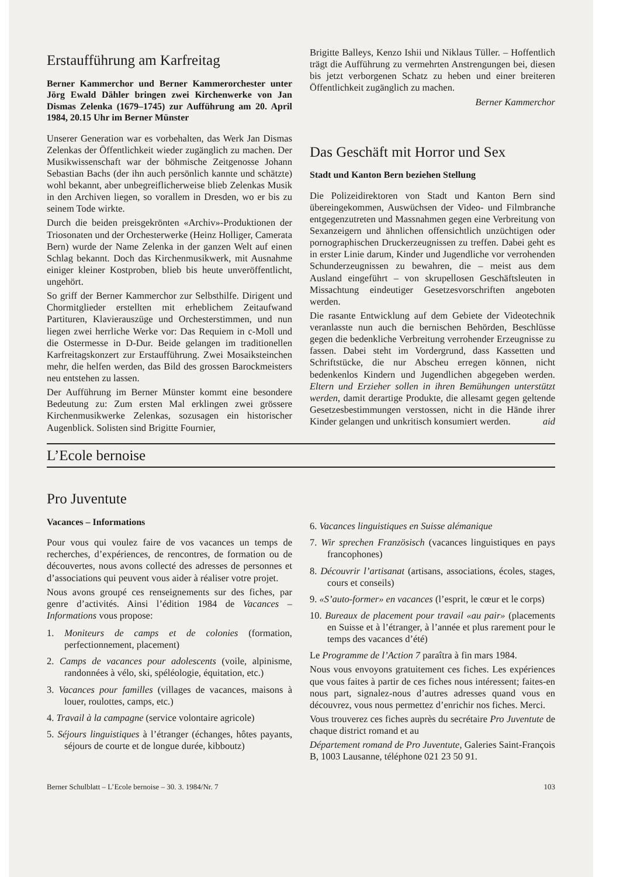Erstaufführung am Karfreitag
Berner Kammerchor und Berner Kammerorchester unter Jörg Ewald Dähler bringen zwei Kirchenwerke von Jan Dismas Zelenka (1679–1745) zur Aufführung am 20. April 1984, 20.15 Uhr im Berner Münster
Unserer Generation war es vorbehalten, das Werk Jan Dismas Zelenkas der Öffentlichkeit wieder zugänglich zu machen. Der Musikwissenschaft war der böhmische Zeitgenosse Johann Sebastian Bachs (der ihn auch persönlich kannte und schätzte) wohl bekannt, aber unbegreiflicherweise blieb Zelenkas Musik in den Archiven liegen, so vorallem in Dresden, wo er bis zu seinem Tode wirkte.
Durch die beiden preisgekrönten «Archiv»-Produktionen der Triosonaten und der Orchesterwerke (Heinz Holliger, Camerata Bern) wurde der Name Zelenka in der ganzen Welt auf einen Schlag bekannt. Doch das Kirchenmusikwerk, mit Ausnahme einiger kleiner Kostproben, blieb bis heute unveröffentlicht, ungehört.
So griff der Berner Kammerchor zur Selbsthilfe. Dirigent und Chormitglieder erstellten mit erheblichem Zeitaufwand Partituren, Klavierauszüge und Orchesterstimmen, und nun liegen zwei herrliche Werke vor: Das Requiem in c-Moll und die Ostermesse in D-Dur. Beide gelangen im traditionellen Karfreitagskonzert zur Erstaufführung. Zwei Mosaiksteinchen mehr, die helfen werden, das Bild des grossen Barockmeisters neu entstehen zu lassen.
Der Aufführung im Berner Münster kommt eine besondere Bedeutung zu: Zum ersten Mal erklingen zwei grössere Kirchenmusikwerke Zelenkas, sozusagen ein historischer Augenblick. Solisten sind Brigitte Fournier,
Brigitte Balleys, Kenzo Ishii und Niklaus Tüller. – Hoffentlich trägt die Aufführung zu vermehrten Anstrengungen bei, diesen bis jetzt verborgenen Schatz zu heben und einer breiteren Öffentlichkeit zugänglich zu machen.
Berner Kammerchor
Das Geschäft mit Horror und Sex
Stadt und Kanton Bern beziehen Stellung
Die Polizeidirektoren von Stadt und Kanton Bern sind übereingekommen, Auswüchsen der Video- und Filmbranche entgegenzutreten und Massnahmen gegen eine Verbreitung von Sexanzeigern und ähnlichen offensichtlich unzüchtigen oder pornographischen Druckerzeugnissen zu treffen. Dabei geht es in erster Linie darum, Kinder und Jugendliche vor verrohenden Schunderzeugnissen zu bewahren, die – meist aus dem Ausland eingeführt – von skrupellosen Geschäftsleuten in Missachtung eindeutiger Gesetzesvorschriften angeboten werden.
Die rasante Entwicklung auf dem Gebiete der Videotechnik veranlasste nun auch die bernischen Behörden, Beschlüsse gegen die bedenkliche Verbreitung verrohender Erzeugnisse zu fassen. Dabei steht im Vordergrund, dass Kassetten und Schriftstücke, die nur Abscheu erregen können, nicht bedenkenlos Kindern und Jugendlichen abgegeben werden. Eltern und Erzieher sollen in ihren Bemühungen unterstützt werden, damit derartige Produkte, die allesamt gegen geltende Gesetzesbestimmungen verstossen, nicht in die Hände ihrer Kinder gelangen und unkritisch konsumiert werden. aid
L’Ecole bernoise
Pro Juventute
Vacances – Informations
Pour vous qui voulez faire de vos vacances un temps de recherches, d’expériences, de rencontres, de formation ou de découvertes, nous avons collecté des adresses de personnes et d’associations qui peuvent vous aider à réaliser votre projet.
Nous avons groupé ces renseignements sur des fiches, par genre d’activités. Ainsi l’édition 1984 de Vacances – Informations vous propose:
1. Moniteurs de camps et de colonies (formation, perfectionnement, placement)
2. Camps de vacances pour adolescents (voile, alpinisme, randonnées à vélo, ski, spéléologie, équitation, etc.)
3. Vacances pour familles (villages de vacances, maisons à louer, roulottes, camps, etc.)
4. Travail à la campagne (service volontaire agricole)
5. Séjours linguistiques à l’étranger (échanges, hôtes payants, séjours de courte et de longue durée, kibboutz)
6. Vacances linguistiques en Suisse alémanique
7. Wir sprechen Französisch (vacances linguistiques en pays francophones)
8. Découvrir l’artisanat (artisans, associations, écoles, stages, cours et conseils)
9. «S’auto-former» en vacances (l’esprit, le cœur et le corps)
10. Bureaux de placement pour travail «au pair» (placements en Suisse et à l’étranger, à l’année et plus rarement pour le temps des vacances d’été)
Le Programme de l’Action 7 paraîtra à fin mars 1984.
Nous vous envoyons gratuitement ces fiches. Les expériences que vous faites à partir de ces fiches nous intéressent; faites-en nous part, signalez-nous d’autres adresses quand vous en découvrez, vous nous permettez d’enrichir nos fiches. Merci.
Vous trouverez ces fiches auprès du secrétaire Pro Juventute de chaque district romand et au
Département romand de Pro Juventute, Galeries Saint-François B, 1003 Lausanne, téléphone 021 23 50 91.
Berner Schulblatt – L’Ecole bernoise – 30. 3. 1984/Nr. 7 103